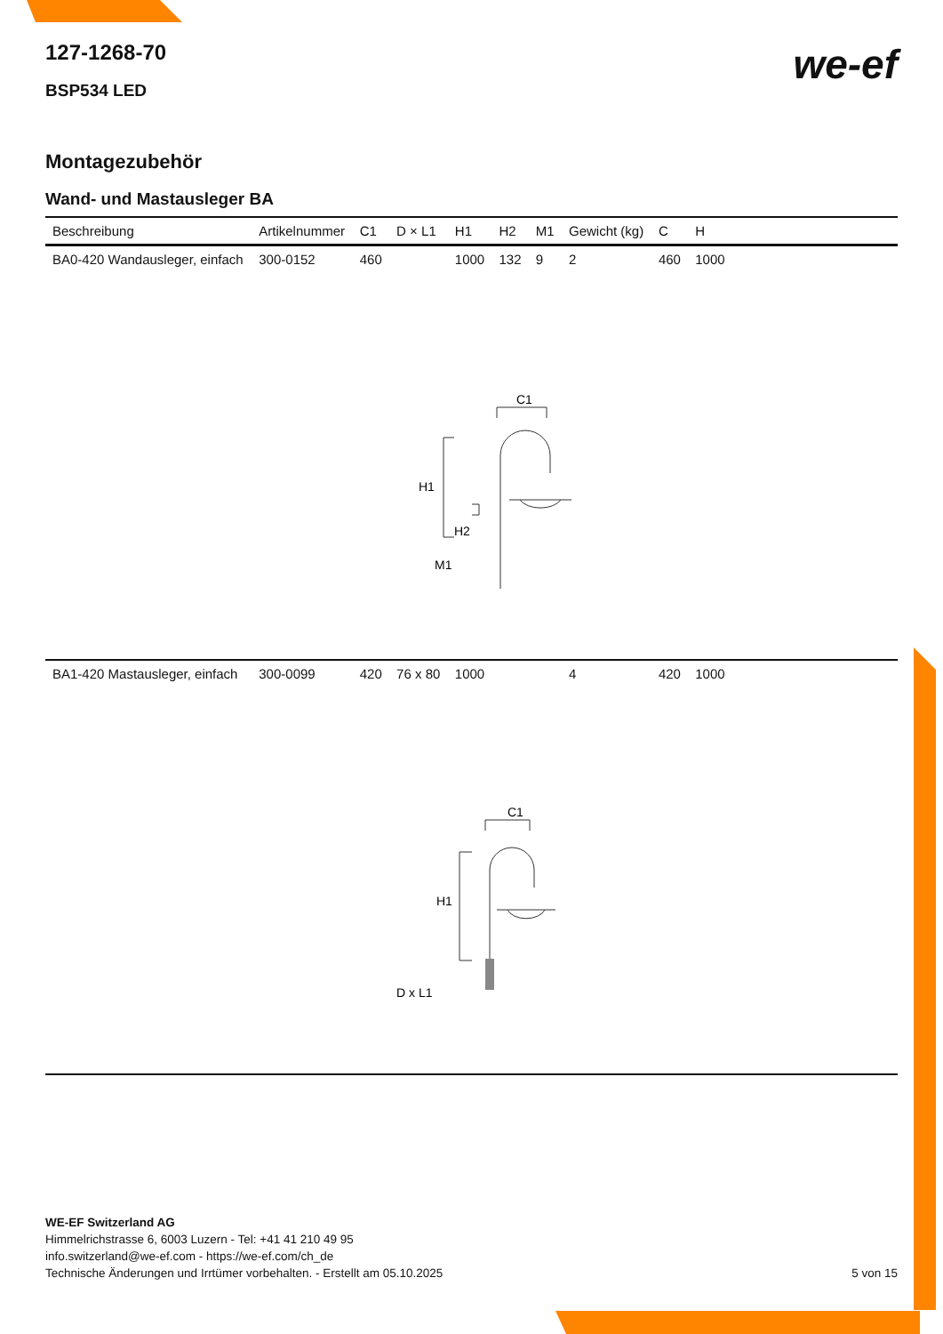we-ef
127-1268-70
BSP534 LED
Montagezubehör
Wand- und Mastausleger BA
| Beschreibung | Artikelnummer | C1 | D × L1 | H1 | H2 | M1 | Gewicht (kg) | C | H | |
| --- | --- | --- | --- | --- | --- | --- | --- | --- | --- | --- |
| BA0-420 Wandausleger, einfach | 300-0152 | 460 | | 1000 | 132 | 9 | 2 | 460 | 1000 | |
| C1 H1 H2 M1 | | | | | | | | | | |
| BA1-420 Mastausleger, einfach | 300-0099 | 420 | 76 x 80 | 1000 | | | 4 | 420 | 1000 | |
| C1 H1 D x L1 | | | | | | | | | | |
WE-EF Switzerland AG
Himmelrichstrasse 6, 6003 Luzern - Tel: +41 41 210 49 95
info.switzerland@we-ef.com - https://we-ef.com/ch_de
Technische Änderungen und Irrtümer vorbehalten. - Erstellt am 05.10.2025 5 von 15